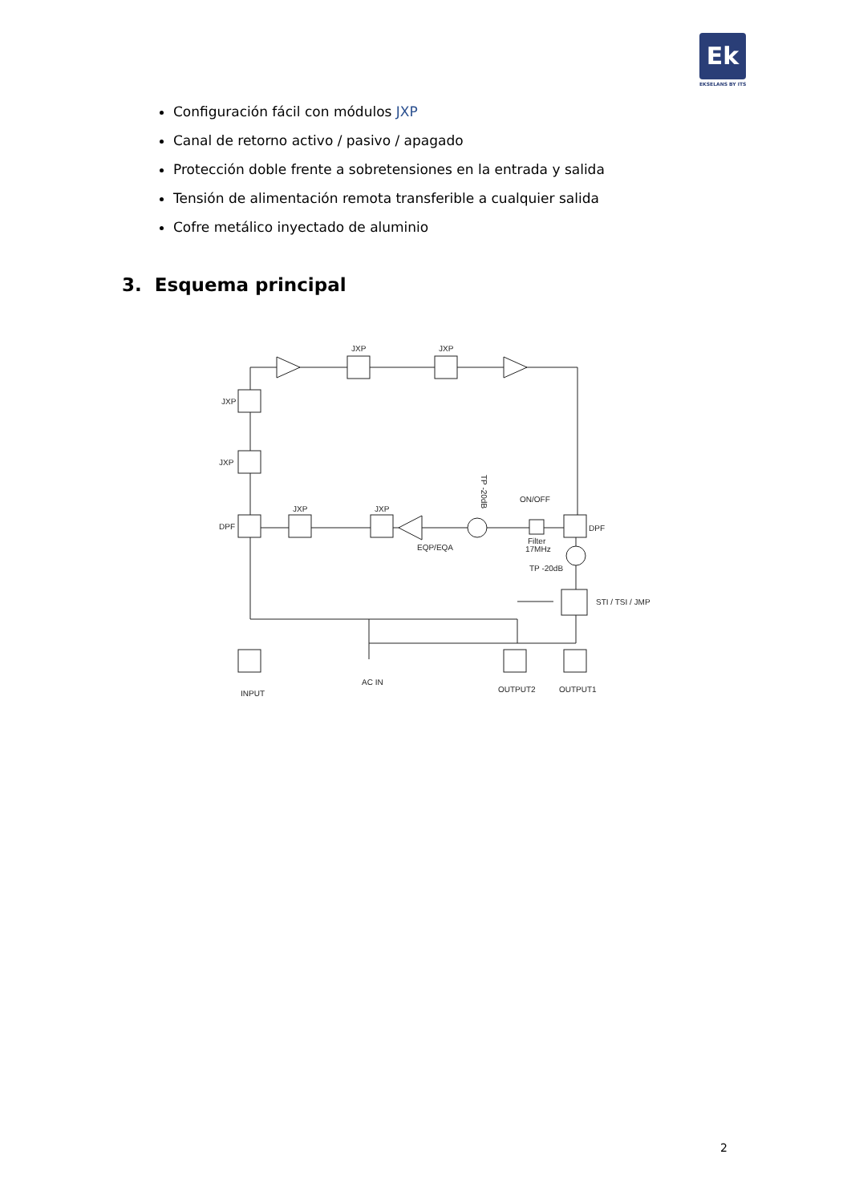Ek
EKSELANS BY ITS
Configuración fácil con módulos JXP
Canal de retorno activo / pasivo / apagado
Protección doble frente a sobretensiones en la entrada y salida
Tensión de alimentación remota transferible a cualquier salida
Cofre metálico inyectado de aluminio
3. Esquema principal
JXP
JXP
JXP
JXP
DPF
JXP
JXP
EQP/EQA
ON/OFF
Filter
17MHz
DPF
TP -20dB
STI / TSI / JMP
TP -20dB
INPUT
AC IN
OUTPUT2
OUTPUT1
2